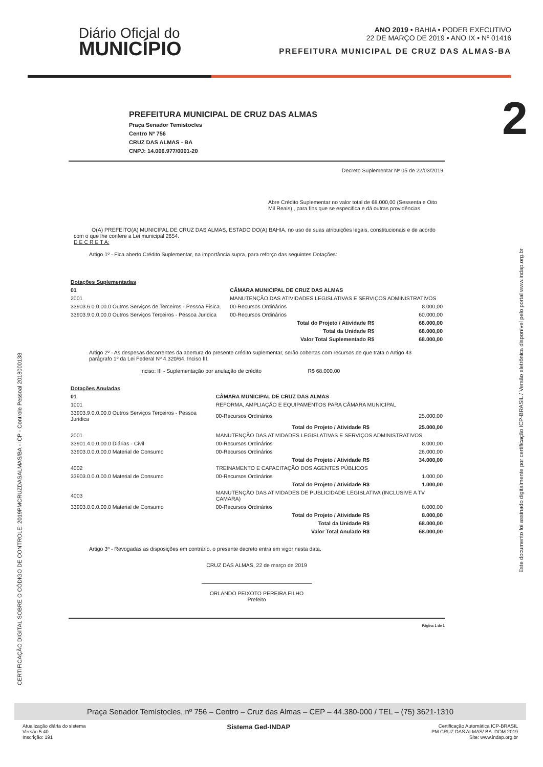Diário Oficial do
MUNICÍPIO
ANO 2019 • BAHIA • PODER EXECUTIVO
22 DE MARÇO DE 2019 • ANO IX • Nº 01416
PREFEITURA MUNICIPAL DE CRUZ DAS ALMAS-BA
2
PREFEITURA MUNICIPAL DE CRUZ DAS ALMAS
Praça Senador Temistocles
Centro Nº 756
CRUZ DAS ALMAS - BA
CNPJ: 14.006.977/0001-20
Decreto Suplementar Nº 05 de 22/03/2019.
Abre Crédito Suplementar no valor total de 68.000,00 (Sessenta e Oito Mil Reais) , para fins que se especifica e dá outras providências.
O(A) PREFEITO(A) MUNICIPAL DE CRUZ DAS ALMAS, ESTADO DO(A) BAHIA, no uso de suas atribuições legais, constitucionais e de acordo com o que lhe confere a Lei municipal 2654.
D E C R E T A:
Artigo 1º - Fica aberto Crédito Suplementar, na importância supra, para reforço das seguintes Dotações:
| Dotações Suplementadas | | | |
| 01 | CÂMARA MUNICIPAL DE CRUZ DAS ALMAS | | |
| 2001 | MANUTENÇÃO DAS ATIVIDADES LEGISLATIVAS E SERVIÇOS ADMINISTRATIVOS | | |
| 33903.6.0.0.00.0 Outros Serviços de Terceiros - Pessoa Fisica. | | 00-Recursos Ordinários | 8.000,00 |
| 33903.9.0.0.00.0 Outros Serviços Terceiros - Pessoa Juridica | | 00-Recursos Ordinários | 60.000,00 |
| Total do Projeto / Atividade R$ | | | 68.000,00 |
| Total da Unidade R$ | | | 68.000,00 |
| Valor Total Suplementado R$ | | | 68.000,00 |
Artigo 2º - As despesas decorrentes da abertura do presente crédito suplementar, serão cobertas com recursos de que trata o Artigo 43 parágrafo 1º da Lei Federal Nº 4.320/64, Inciso III.
Inciso: III - Suplementação por anulação de crédito R$ 68.000,00
| Dotações Anuladas | | | |
| 01 | CÂMARA MUNICIPAL DE CRUZ DAS ALMAS | | |
| 1001 | REFORMA, AMPLIAÇÃO E EQUIPAMENTOS PARA CÂMARA MUNICIPAL | | |
| 33903.9.0.0.00.0 Outros Serviços Terceiros - Pessoa Juridica | | 00-Recursos Ordinários | 25.000,00 |
| Total do Projeto / Atividade R$ | | | 25.000,00 |
| 2001 | MANUTENÇÃO DAS ATIVIDADES LEGISLATIVAS E SERVIÇOS ADMINISTRATIVOS | | |
| 33901.4.0.0.00.0 Diárias - Civil | | 00-Recursos Ordinários | 8.000,00 |
| 33903.0.0.0.00.0 Material de Consumo | | 00-Recursos Ordinários | 26.000,00 |
| Total do Projeto / Atividade R$ | | | 34.000,00 |
| 4002 | TREINAMENTO E CAPACITAÇÃO DOS AGENTES PÚBLICOS | | |
| 33903.0.0.0.00.0 Material de Consumo | | 00-Recursos Ordinários | 1.000,00 |
| Total do Projeto / Atividade R$ | | | 1.000,00 |
| 4003 | MANUTENÇÃO DAS ATIVIDADES DE PUBLICIDADE LEGISLATIVA (INCLUSIVE A TV CAMARA) | | |
| 33903.0.0.0.00.0 Material de Consumo | | 00-Recursos Ordinários | 8.000,00 |
| Total do Projeto / Atividade R$ | | | 8.000,00 |
| Total da Unidade R$ | | | 68.000,00 |
| Valor Total Anulado R$ | | | 68.000,00 |
Artigo 3º - Revogadas as disposições em contrário, o presente decreto entra em vigor nesta data.
CRUZ DAS ALMAS, 22 de março de 2019
ORLANDO PEIXOTO PEREIRA FILHO
Prefeito
Página 1 de 1
CERTIFICAÇÃO DIGITAL SOBRE O CÓDIGO DE CONTROLE: 2019PMCRUZDASALMAS/BA - ICP - Controle Pessoal 2018000138
Este documento foi assinado digitalmente por certificação ICP-BRASIL / Versão eletrônica disponível pelo portal www.indap.org.br
Praça Senador Temístocles, nº 756 – Centro – Cruz das Almas – CEP – 44.380-000 / TEL – (75) 3621-1310
Atualização diária do sistema
Versão 5.40
Inscrição: 191
Sistema Ged-INDAP
Certificação Automática ICP-BRASIL
PM CRUZ DAS ALMAS/ BA. DOM 2019
Site: www.indap.org.br